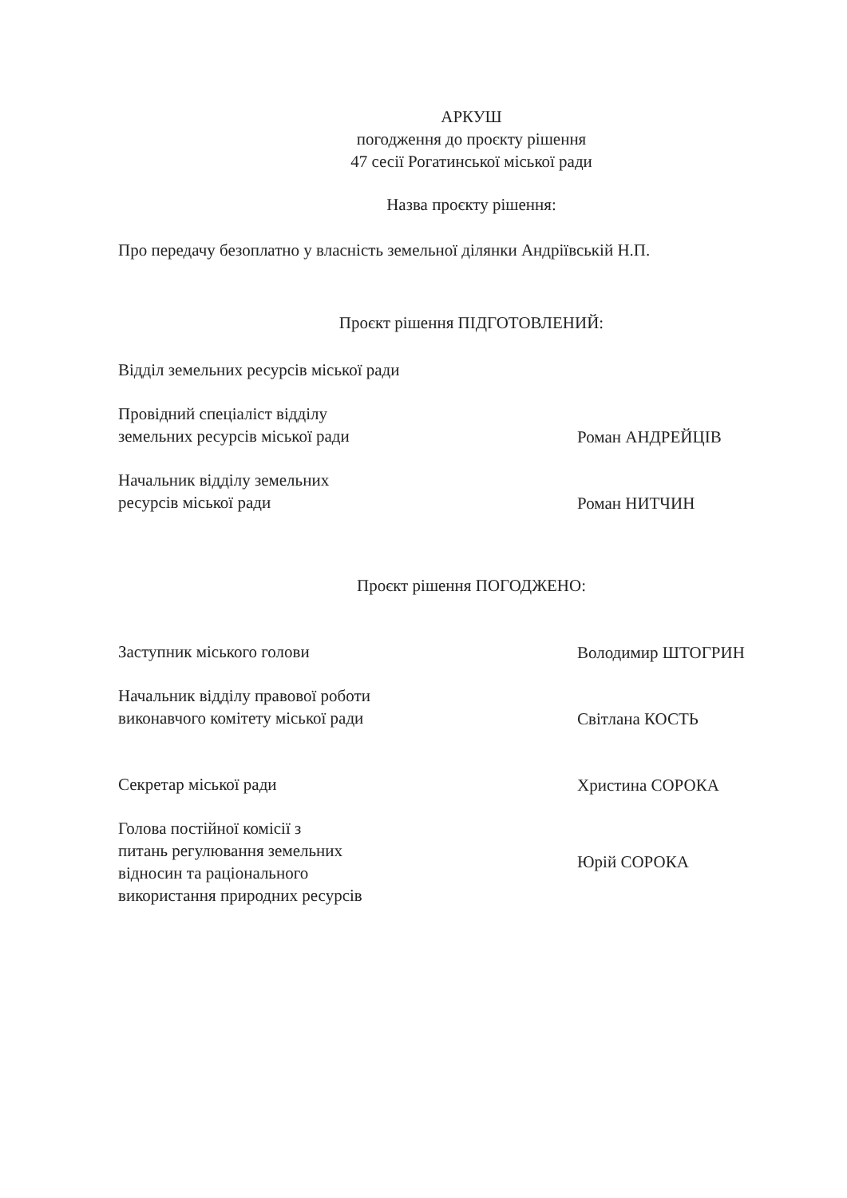АРКУШ
погодження до проєкту рішення
47 сесії Рогатинської міської ради
Назва проєкту рішення:
Про передачу безоплатно у власність земельної ділянки Андріївській Н.П.
Проєкт рішення ПІДГОТОВЛЕНИЙ:
Відділ земельних ресурсів міської ради
Провідний спеціаліст відділу
земельних ресурсів міської ради
Роман АНДРЕЙЦІВ
Начальник відділу земельних
ресурсів міської ради
Роман НИТЧИН
Проєкт рішення ПОГОДЖЕНО:
Заступник міського голови
Володимир ШТОГРИН
Начальник відділу правової роботи
виконавчого комітету міської ради
Світлана КОСТЬ
Секретар міської ради
Христина СОРОКА
Голова постійної комісії з
питань регулювання земельних
відносин та раціонального
використання природних ресурсів
Юрій СОРОКА